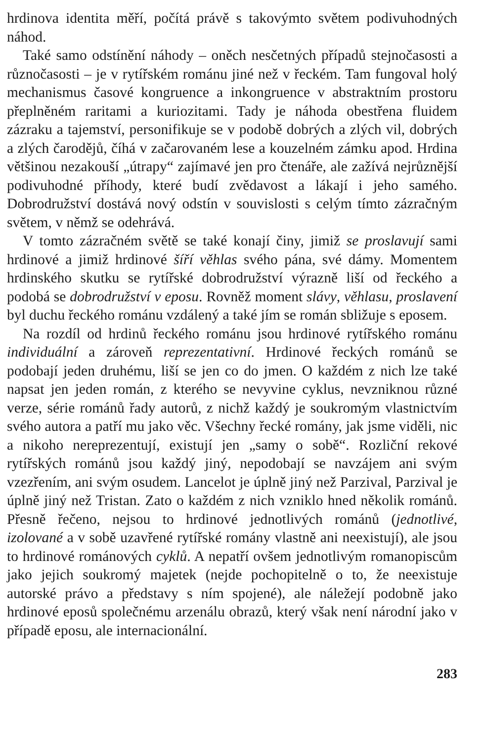hrdinova identita měří, počítá právě s takovýmto světem podivuhodných náhod.
Také samo odstínění náhody – oněch nesčetných případů stejnočasosti a různočasosti – je v rytířském románu jiné než v řeckém. Tam fungoval holý mechanismus časové kongruence a inkongruence v abstraktním prostoru přeplněném raritami a kuriozitami. Tady je náhoda obestřena fluidem zázraku a tajemství, personifikuje se v podobě dobrých a zlých vil, dobrých a zlých čarodějů, číhá v začarovaném lese a kouzelném zámku apod. Hrdina většinou nezakouší „útrapy“ zajímavé jen pro čtenáře, ale zažívá nejrůznější podivuhodné příhody, které budí zvědavost a lákají i jeho samého. Dobrodružství dostává nový odstín v souvislosti s celým tímto zázračným světem, v němž se odehrává.
V tomto zázračném světě se také konají činy, jimiž se proslavují sami hrdinové a jimiž hrdinové šíří věhlas svého pána, své dámy. Momentem hrdinského skutku se rytířské dobrodružství výrazně liší od řeckého a podobá se dobrodružství v eposu. Rovněž moment slávy, věhlasu, proslavení byl duchu řeckého románu vzdálený a také jím se román sbližuje s eposem.
Na rozdíl od hrdinů řeckého románu jsou hrdinové rytířského románu individuální a zároveň reprezentativní. Hrdinové řeckých románů se podobají jeden druhému, liší se jen co do jmen. O každém z nich lze také napsat jen jeden román, z kterého se nevyvine cyklus, nevzniknou různé verze, série románů řady autorů, z nichž každý je soukromým vlastnictvím svého autora a patří mu jako věc. Všechny řecké romány, jak jsme viděli, nic a nikoho nereprezentují, existují jen „samy o sobě“. Rozliční rekové rytířských románů jsou každý jiný, nepodobají se navzájem ani svým vzezřením, ani svým osudem. Lancelot je úplně jiný než Parzival, Parzival je úplně jiný než Tristan. Zato o každém z nich vzniklo hned několik románů. Přesně řečeno, nejsou to hrdinové jednotlivých románů (jednotlivé, izolované a v sobě uzavřené rytířské romány vlastně ani neexistují), ale jsou to hrdinové románových cyklů. A nepatří ovšem jednotlivým romanopiscům jako jejich soukromý majetek (nejde pochopitelně o to, že neexistuje autorské právo a představy s ním spojené), ale náležejí podobně jako hrdinové eposů společnému arzenálu obrazů, který však není národní jako v případě eposu, ale internacionální.
283